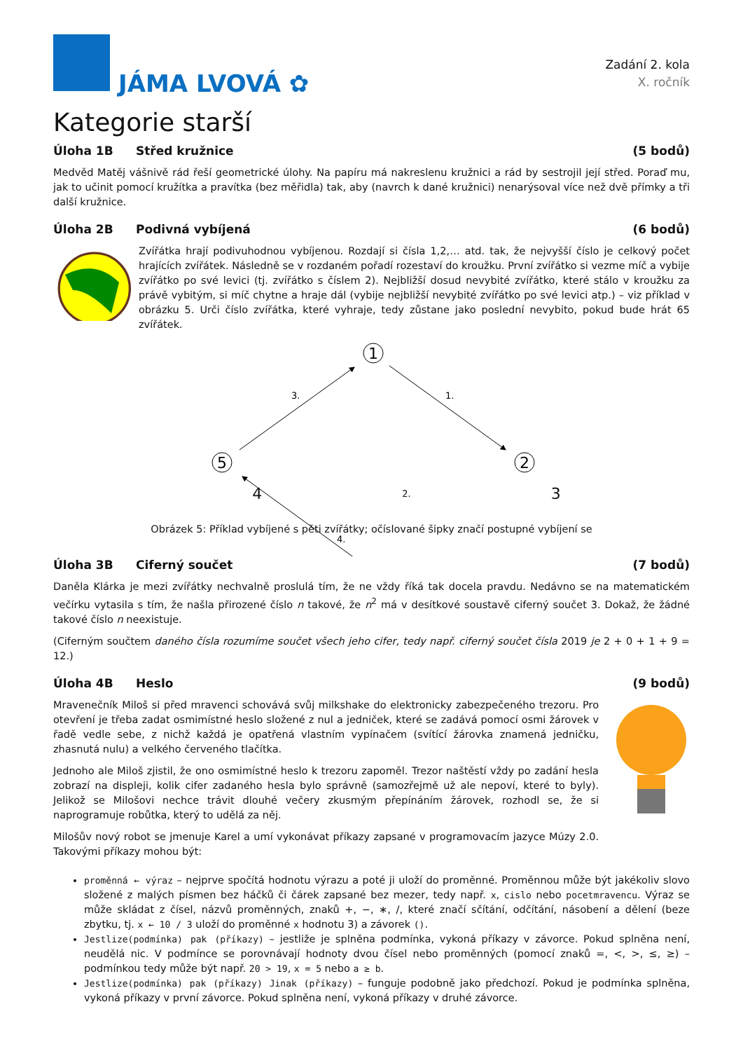JÁMA LVOVÁ ✿
Zadání 2. kola
X. ročník
Kategorie starší
Úloha 1B Střed kružnice (5 bodů)
Medvěd Matěj vášnivě rád řeší geometrické úlohy. Na papíru má nakreslenu kružnici a rád by sestrojil její střed. Poraď mu, jak to učinit pomocí kružítka a pravítka (bez měřidla) tak, aby (navrch k dané kružnici) nenarýsoval více než dvě přímky a tři další kružnice.
Úloha 2B Podivná vybíjená (6 bodů)
Zvířátka hrají podivuhodnou vybíjenou. Rozdají si čísla 1,2,… atd. tak, že nejvyšší číslo je celkový počet hrajících zvířátek. Následně se v rozdaném pořadí rozestaví do kroužku. První zvířátko si vezme míč a vybije zvířátko po své levici (tj. zvířátko s číslem 2). Nejbližší dosud nevybité zvířátko, které stálo v kroužku za právě vybitým, si míč chytne a hraje dál (vybije nejbližší nevybité zvířátko po své levici atp.) – viz příklad v obrázku 5. Urči číslo zvířátka, které vyhraje, tedy zůstane jako poslední nevybito, pokud bude hrát 65 zvířátek.
1
2
5
1.
3.
4.
4 2. 3
Obrázek 5: Příklad vybíjené s pěti zvířátky; očíslované šipky značí postupné vybíjení se
Úloha 3B Ciferný součet (7 bodů)
Daněla Klárka je mezi zvířátky nechvalně proslulá tím, že ne vždy říká tak docela pravdu. Nedávno se na matematickém večírku vytasila s tím, že našla přirozené číslo n takové, že n<sup>2</sup> má v desítkové soustavě ciferný součet 3. Dokaž, že žádné takové číslo n neexistuje.
(Ciferným součtem daného čísla rozumíme součet všech jeho cifer, tedy např. ciferný součet čísla 2019 je 2 + 0 + 1 + 9 = 12.)
Úloha 4B Heslo (9 bodů)
Mravenečník Miloš si před mravenci schovává svůj milkshake do elektronicky zabezpečeného trezoru. Pro otevření je třeba zadat osmimístné heslo složené z nul a jedniček, které se zadává pomocí osmi žárovek v řadě vedle sebe, z nichž každá je opatřená vlastním vypínačem (svítící žárovka znamená jedničku, zhasnutá nulu) a velkého červeného tlačítka.
Jednoho ale Miloš zjistil, že ono osmimístné heslo k trezoru zapoměl. Trezor naštěstí vždy po zadání hesla zobrazí na displeji, kolik cifer zadaného hesla bylo správně (samozřejmě už ale nepoví, které to byly). Jelikož se Milošovi nechce trávit dlouhé večery zkusmým přepínáním žárovek, rozhodl se, že si naprogramuje robůtka, který to udělá za něj.
Milošův nový robot se jmenuje Karel a umí vykonávat příkazy zapsané v programovacím jazyce Múzy 2.0. Takovými příkazy mohou být:
proměnná ← výraz – nejprve spočítá hodnotu výrazu a poté ji uloží do proměnné. Proměnnou může být jakékoliv slovo složené z malých písmen bez háčků či čárek zapsané bez mezer, tedy např. x, cislo nebo pocetmravencu. Výraz se může skládat z čísel, názvů proměnných, znaků +, −, ∗, /, které značí sčítání, odčítání, násobení a dělení (beze zbytku, tj. x ← 10 / 3 uloží do proměnné x hodnotu 3) a závorek ().
Jestlize(podmínka) pak (příkazy) – jestliže je splněna podmínka, vykoná příkazy v závorce. Pokud splněna není, neudělá nic. V podmínce se porovnávají hodnoty dvou čísel nebo proměnných (pomocí znaků =, <, >, ≤, ≥) – podmínkou tedy může být např. 20 > 19, x = 5 nebo a ≥ b.
Jestlize(podmínka) pak (příkazy) Jinak (příkazy) – funguje podobně jako předchozí. Pokud je podmínka splně­na, vykoná příkazy v první závorce. Pokud splněna není, vykoná příkazy v druhé závorce.